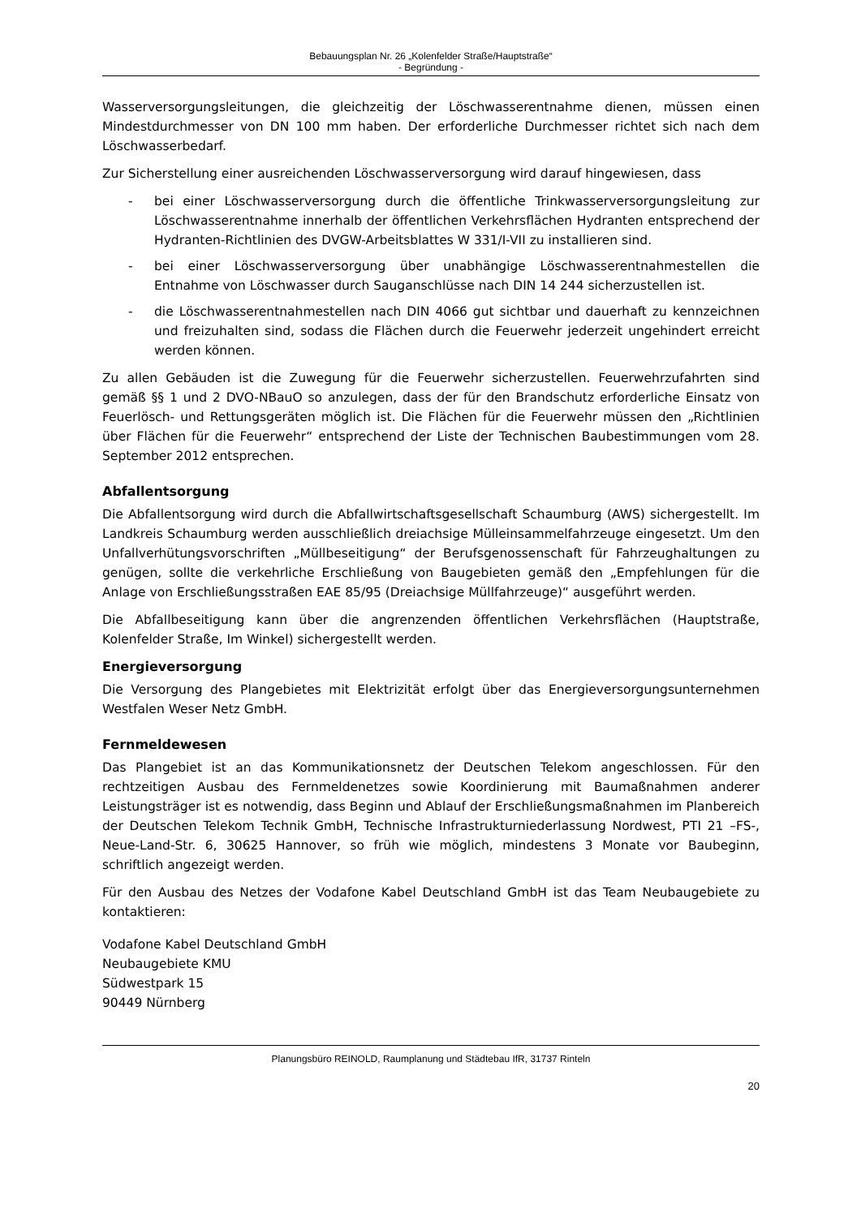Bebauungsplan Nr. 26 „Kolenfelder Straße/Hauptstraße“
- Begründung -
Wasserversorgungsleitungen, die gleichzeitig der Löschwasserentnahme dienen, müssen einen Mindestdurchmesser von DN 100 mm haben. Der erforderliche Durchmesser richtet sich nach dem Löschwasserbedarf.
Zur Sicherstellung einer ausreichenden Löschwasserversorgung wird darauf hingewiesen, dass
- bei einer Löschwasserversorgung durch die öffentliche Trinkwasserversorgungsleitung zur Löschwasserentnahme innerhalb der öffentlichen Verkehrsflächen Hydranten entsprechend der Hydranten-Richtlinien des DVGW-Arbeitsblattes W 331/I-VII zu installieren sind.
- bei einer Löschwasserversorgung über unabhängige Löschwasserentnahmestellen die Entnahme von Löschwasser durch Sauganschlüsse nach DIN 14 244 sicherzustellen ist.
- die Löschwasserentnahmestellen nach DIN 4066 gut sichtbar und dauerhaft zu kennzeichnen und freizuhalten sind, sodass die Flächen durch die Feuerwehr jederzeit ungehindert erreicht werden können.
Zu allen Gebäuden ist die Zuwegung für die Feuerwehr sicherzustellen. Feuerwehrzufahrten sind gemäß §§ 1 und 2 DVO-NBauO so anzulegen, dass der für den Brandschutz erforderliche Einsatz von Feuerlösch- und Rettungsgeräten möglich ist. Die Flächen für die Feuerwehr müssen den „Richtlinien über Flächen für die Feuerwehr“ entsprechend der Liste der Technischen Baubestimmungen vom 28. September 2012 entsprechen.
Abfallentsorgung
Die Abfallentsorgung wird durch die Abfallwirtschaftsgesellschaft Schaumburg (AWS) sichergestellt. Im Landkreis Schaumburg werden ausschließlich dreiachsige Mülleinsammelfahrzeuge eingesetzt. Um den Unfallverhütungsvorschriften „Müllbeseitigung“ der Berufsgenossenschaft für Fahrzeughaltungen zu genügen, sollte die verkehrliche Erschließung von Baugebieten gemäß den „Empfehlungen für die Anlage von Erschließungsstraßen EAE 85/95 (Dreiachsige Müllfahrzeuge)“ ausgeführt werden.
Die Abfallbeseitigung kann über die angrenzenden öffentlichen Verkehrsflächen (Hauptstraße, Kolenfelder Straße, Im Winkel) sichergestellt werden.
Energieversorgung
Die Versorgung des Plangebietes mit Elektrizität erfolgt über das Energieversorgungsunternehmen Westfalen Weser Netz GmbH.
Fernmeldewesen
Das Plangebiet ist an das Kommunikationsnetz der Deutschen Telekom angeschlossen. Für den rechtzeitigen Ausbau des Fernmeldenetzes sowie Koordinierung mit Baumaßnahmen anderer Leistungsträger ist es notwendig, dass Beginn und Ablauf der Erschließungsmaßnahmen im Planbereich der Deutschen Telekom Technik GmbH, Technische Infrastrukturniederlassung Nordwest, PTI 21 –FS-, Neue-Land-Str. 6, 30625 Hannover, so früh wie möglich, mindestens 3 Monate vor Baubeginn, schriftlich angezeigt werden.
Für den Ausbau des Netzes der Vodafone Kabel Deutschland GmbH ist das Team Neubaugebiete zu kontaktieren:
Vodafone Kabel Deutschland GmbH
Neubaugebiete KMU
Südwestpark 15
90449 Nürnberg
Planungsbüro REINOLD, Raumplanung und Städtebau IfR, 31737 Rinteln
20